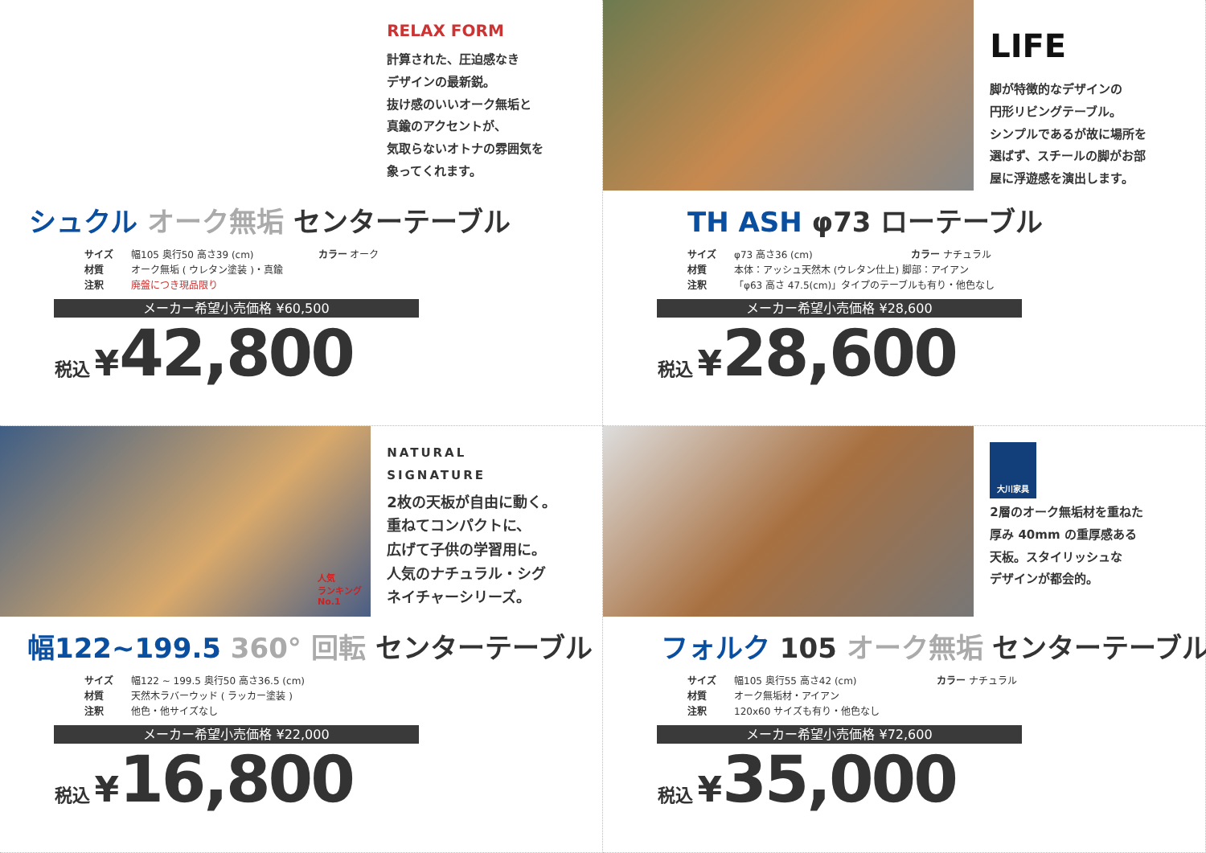RELAX FORM
計算された、圧迫感なき
デザインの最新鋭。
抜け感のいいオーク無垢と
真鍮のアクセントが、
気取らないオトナの雰囲気を
象ってくれます。
シュクル オーク無垢 センターテーブル
サイズ 幅105 奥行50 高さ39 (cm) カラー オーク
材質 オーク無垢 ( ウレタン塗装 )・真鍮
注釈 廃盤につき現品限り
メーカー希望小売価格 ¥60,500
税込 ¥42,800
LIFE
脚が特徴的なデザインの
円形リビングテーブル。
シンプルであるが故に場所を
選ばず、スチールの脚がお部
屋に浮遊感を演出します。
TH ASH φ73 ローテーブル
サイズ φ73 高さ36 (cm) カラー ナチュラル
材質 本体：アッシュ天然木 (ウレタン仕上) 脚部：アイアン
注釈 「φ63 高さ 47.5(cm)」タイプのテーブルも有り・他色なし
メーカー希望小売価格 ¥28,600
税込 ¥28,600
NATURAL
SIGNATURE
2枚の天板が自由に動く。
重ねてコンパクトに、
広げて子供の学習用に。
人気のナチュラル・シグ
ネイチャーシリーズ。
人気
ランキング
No.1
幅122~199.5 360° 回転 センターテーブル
サイズ 幅122 ~ 199.5 奥行50 高さ36.5 (cm)
材質 天然木ラバーウッド ( ラッカー塗装 )
注釈 他色・他サイズなし
メーカー希望小売価格 ¥22,000
税込 ¥16,800
大川家具
2層のオーク無垢材を重ねた
厚み 40mm の重厚感ある
天板。スタイリッシュな
デザインが都会的。
フォルク 105 オーク無垢 センターテーブル
サイズ 幅105 奥行55 高さ42 (cm) カラー ナチュラル
材質 オーク無垢材・アイアン
注釈 120x60 サイズも有り・他色なし
メーカー希望小売価格 ¥72,600
税込 ¥35,000